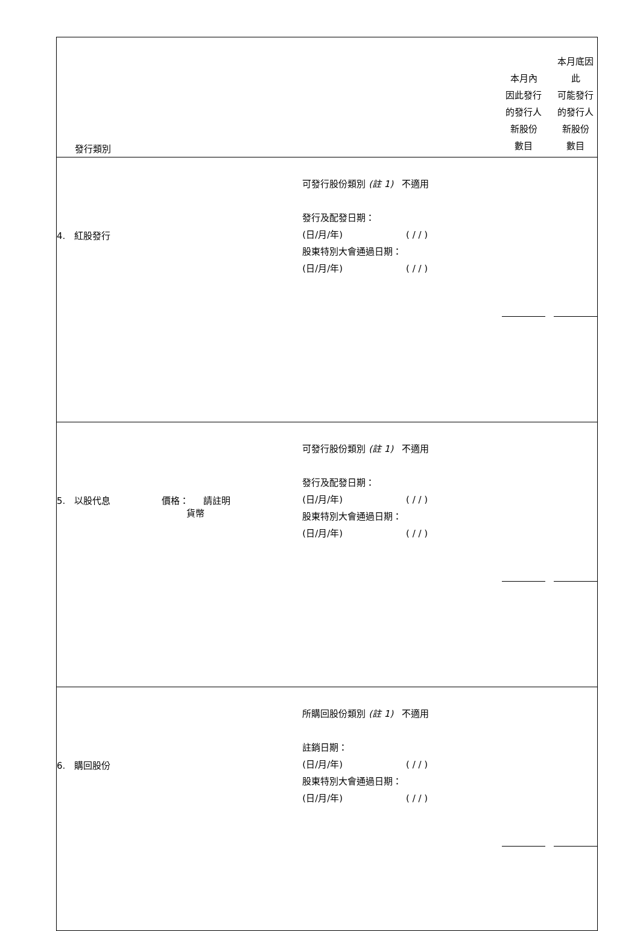| 發行類別 | | 本月內 因此發行 的發行人 新股份 數目 | 本月底因此 可能發行 的發行人 新股份 數目 |
| 4. 紅股發行 | 可發行股份類別 (註 1) 不適用 發行及配發日期： (日/月/年) ( / / ) 股東特別大會通過日期： (日/月/年) ( / / ) | | |
| 5. 以股代息 價格： 請註明 貨幣 | 可發行股份類別 (註 1) 不適用 發行及配發日期： (日/月/年) ( / / ) 股東特別大會通過日期： (日/月/年) ( / / ) | | |
| 6. 購回股份 | 所購回股份類別 (註 1) 不適用 註銷日期： (日/月/年) ( / / ) 股東特別大會通過日期： (日/月/年) ( / / ) | | |